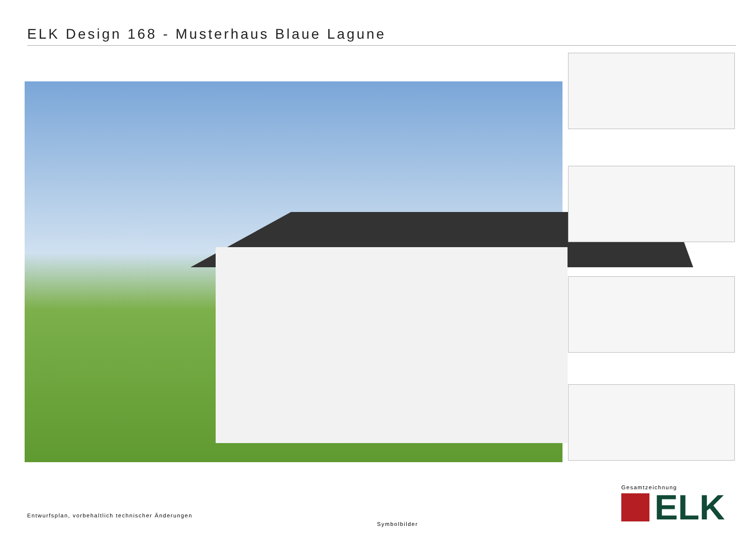ELK Design 168 - Musterhaus Blaue Lagune
Entwurfsplan, vorbehaltlich technischer Änderungen
Symbolbilder
Gesamtzeichnung
ELK